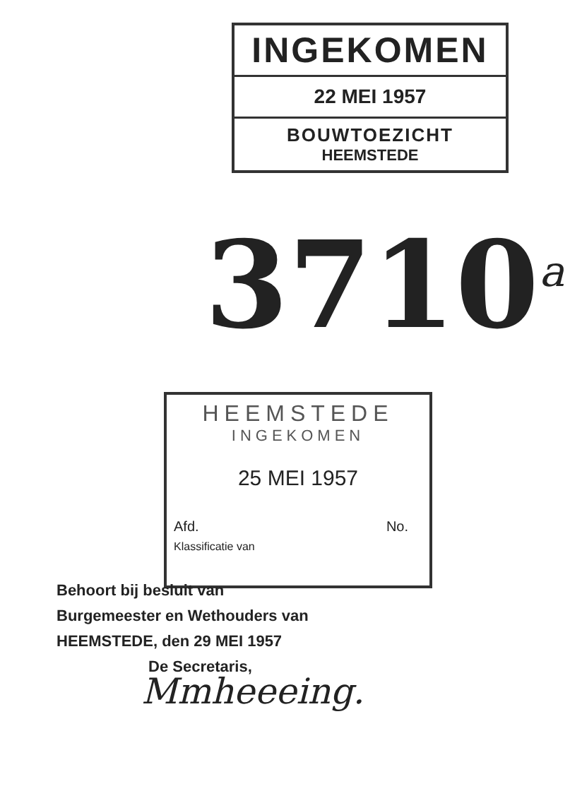INGEKOMEN
22 MEI 1957
BOUWTOEZICHT
HEEMSTEDE
3710<sup>a</sup>
HEEMSTEDE
INGEKOMEN
25 MEI 1957
Afd. No.
Klassificatie van
Behoort bij besluit van
Burgemeester en Wethouders van
HEEMSTEDE, den 29 MEI 1957
De Secretaris,
Mmheeeing.